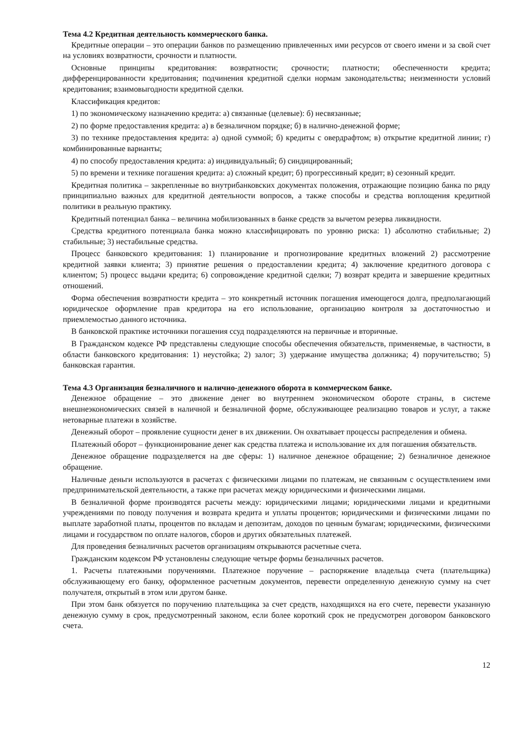Тема 4.2 Кредитная деятельность коммерческого банка.
Кредитные операции – это операции банков по размещению привлеченных ими ресурсов от своего имени и за свой счет на условиях возвратности, срочности и платности.
Основные принципы кредитования: возвратности; срочности; платности; обеспеченности кредита; дифференцированности кредитования; подчинения кредитной сделки нормам законодательства; неизменности условий кредитования; взаимовыгодности кредитной сделки.
Классификация кредитов:
1) по экономическому назначению кредита: а) связанные (целевые): б) несвязанные;
2) по форме предоставления кредита: а) в безналичном порядке; б) в налично-денежной форме;
3) по технике предоставления кредита: а) одной суммой; б) кредиты с овердрафтом; в) открытие кредитной линии; г) комбинированные варианты;
4) по способу предоставления кредита: а) индивидуальный; б) синдицированный;
5) по времени и технике погашения кредита: а) сложный кредит; б) прогрессивный кредит; в) сезонный кредит.
Кредитная политика – закрепленные во внутрибанковских документах положения, отражающие позицию банка по ряду принципиально важных для кредитной деятельности вопросов, а также способы и средства воплощения кредитной политики в реальную практику.
Кредитный потенциал банка – величина мобилизованных в банке средств за вычетом резерва ликвидности.
Средства кредитного потенциала банка можно классифицировать по уровню риска: 1) абсолютно стабильные; 2) стабильные; 3) нестабильные средства.
Процесс банковского кредитования: 1) планирование и прогнозирование кредитных вложений 2) рассмотрение кредитной заявки клиента; 3) принятие решения о предоставлении кредита; 4) заключение кредитного договора с клиентом; 5) процесс выдачи кредита; 6) сопровождение кредитной сделки; 7) возврат кредита и завершение кредитных отношений.
Форма обеспечения возвратности кредита – это конкретный источник погашения имеющегося долга, предполагающий юридическое оформление прав кредитора на его использование, организацию контроля за достаточностью и приемлемостью данного источника.
В банковской практике источники погашения ссуд подразделяются на первичные и вторичные.
В Гражданском кодексе РФ представлены следующие способы обеспечения обязательств, применяемые, в частности, в области банковского кредитования: 1) неустойка; 2) залог; 3) удержание имущества должника; 4) поручительство; 5) банковская гарантия.
Тема 4.3 Организация безналичного и налично-денежного оборота в коммерческом банке.
Денежное обращение – это движение денег во внутреннем экономическом обороте страны, в системе внешнеэкономических связей в наличной и безналичной форме, обслуживающее реализацию товаров и услуг, а также нетоварные платежи в хозяйстве.
Денежный оборот – проявление сущности денег в их движении. Он охватывает процессы распределения и обмена.
Платежный оборот – функционирование денег как средства платежа и использование их для погашения обязательств.
Денежное обращение подразделяется на две сферы: 1) наличное денежное обращение; 2) безналичное денежное обращение.
Наличные деньги используются в расчетах с физическими лицами по платежам, не связанным с осуществлением ими предпринимательской деятельности, а также при расчетах между юридическими и физическими лицами.
В безналичной форме производятся расчеты между: юридическими лицами; юридическими лицами и кредитными учреждениями по поводу получения и возврата кредита и уплаты процентов; юридическими и физическими лицами по выплате заработной платы, процентов по вкладам и депозитам, доходов по ценным бумагам; юридическими, физическими лицами и государством по оплате налогов, сборов и других обязательных платежей.
Для проведения безналичных расчетов организациям открываются расчетные счета.
Гражданским кодексом РФ установлены следующие четыре формы безналичных расчетов.
1. Расчеты платежными поручениями. Платежное поручение – распоряжение владельца счета (плательщика) обслуживающему его банку, оформленное расчетным документов, перевести определенную денежную сумму на счет получателя, открытый в этом или другом банке.
При этом банк обязуется по поручению плательщика за счет средств, находящихся на его счете, перевести указанную денежную сумму в срок, предусмотренный законом, если более короткий срок не предусмотрен договором банковского счета.
12